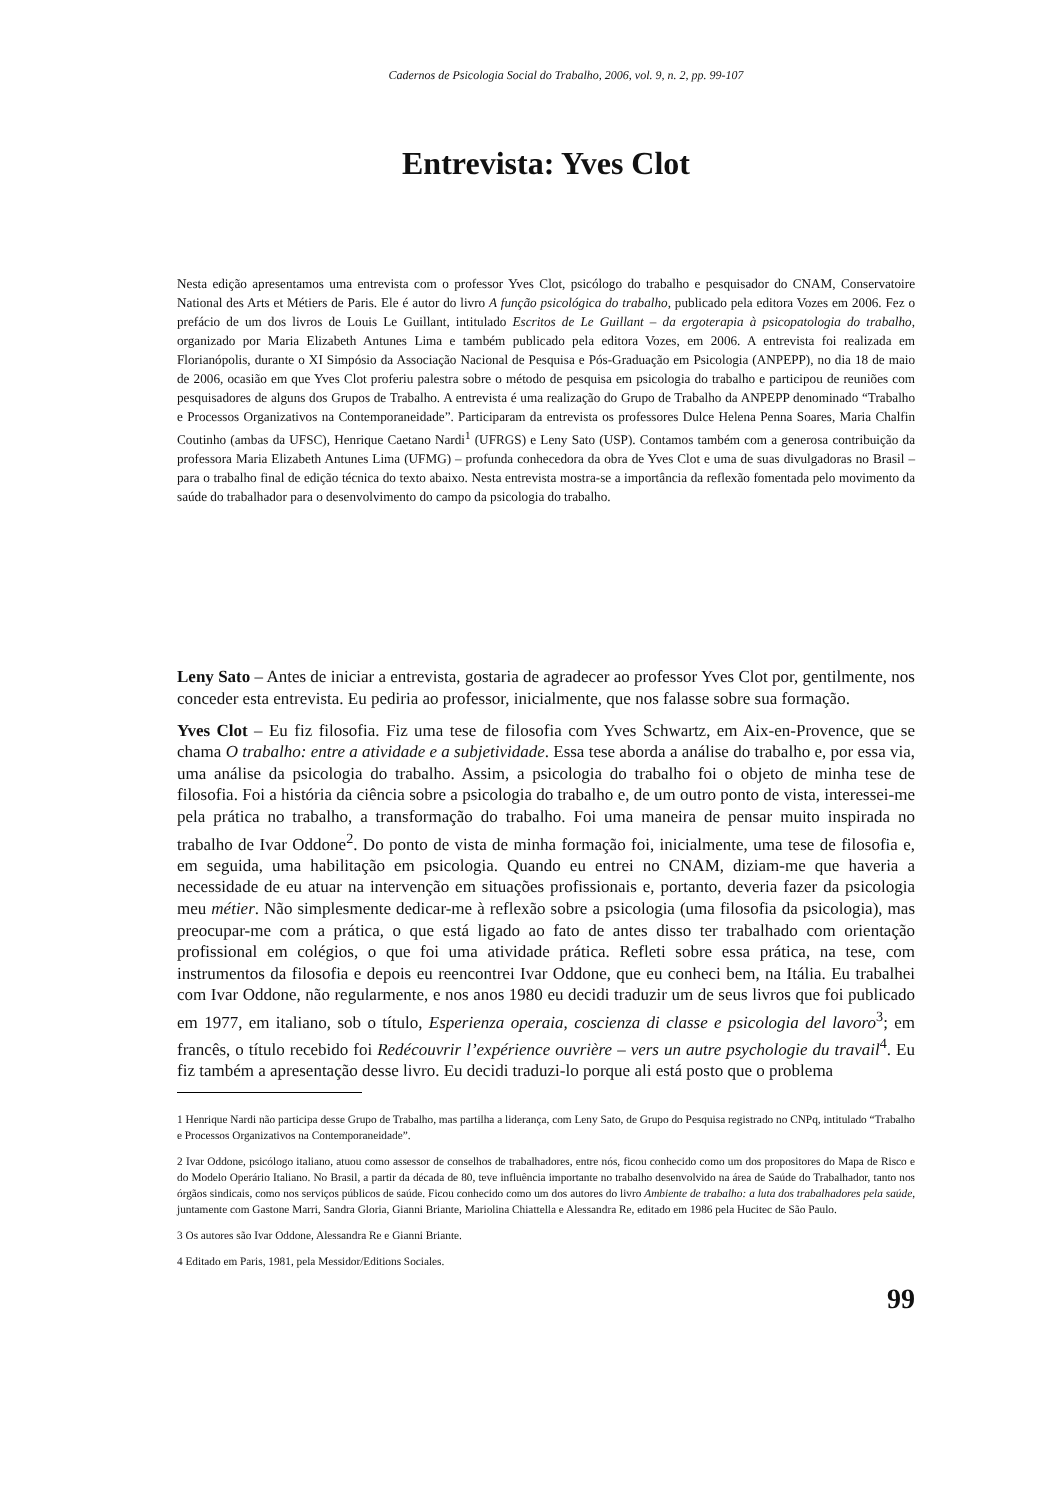Cadernos de Psicologia Social do Trabalho, 2006, vol. 9, n. 2, pp. 99-107
Entrevista: Yves Clot
Nesta edição apresentamos uma entrevista com o professor Yves Clot, psicólogo do trabalho e pesquisador do CNAM, Conservatoire National des Arts et Métiers de Paris. Ele é autor do livro A função psicológica do trabalho, publicado pela editora Vozes em 2006. Fez o prefácio de um dos livros de Louis Le Guillant, intitulado Escritos de Le Guillant – da ergoterapia à psicopatologia do trabalho, organizado por Maria Elizabeth Antunes Lima e também publicado pela editora Vozes, em 2006. A entrevista foi realizada em Florianópolis, durante o XI Simpósio da Associação Nacional de Pesquisa e Pós-Graduação em Psicologia (ANPEPP), no dia 18 de maio de 2006, ocasião em que Yves Clot proferiu palestra sobre o método de pesquisa em psicologia do trabalho e participou de reuniões com pesquisadores de alguns dos Grupos de Trabalho. A entrevista é uma realização do Grupo de Trabalho da ANPEPP denominado “Trabalho e Processos Organizativos na Contemporaneidade”. Participaram da entrevista os professores Dulce Helena Penna Soares, Maria Chalfin Coutinho (ambas da UFSC), Henrique Caetano Nardi<sup>1</sup> (UFRGS) e Leny Sato (USP). Contamos também com a generosa contribuição da professora Maria Elizabeth Antunes Lima (UFMG) – profunda conhecedora da obra de Yves Clot e uma de suas divulgadoras no Brasil – para o trabalho final de edição técnica do texto abaixo. Nesta entrevista mostra-se a importância da reflexão fomentada pelo movimento da saúde do trabalhador para o desenvolvimento do campo da psicologia do trabalho.
Leny Sato – Antes de iniciar a entrevista, gostaria de agradecer ao professor Yves Clot por, gentilmente, nos conceder esta entrevista. Eu pediria ao professor, inicialmente, que nos falasse sobre sua formação.
Yves Clot – Eu fiz filosofia. Fiz uma tese de filosofia com Yves Schwartz, em Aix-en-Provence, que se chama O trabalho: entre a atividade e a subjetividade. Essa tese aborda a análise do trabalho e, por essa via, uma análise da psicologia do trabalho. Assim, a psicologia do trabalho foi o objeto de minha tese de filosofia. Foi a história da ciência sobre a psicologia do trabalho e, de um outro ponto de vista, interessei-me pela prática no trabalho, a transformação do trabalho. Foi uma maneira de pensar muito inspirada no trabalho de Ivar Oddone<sup>2</sup>. Do ponto de vista de minha formação foi, inicialmente, uma tese de filosofia e, em seguida, uma habilitação em psicologia. Quando eu entrei no CNAM, diziam-me que haveria a necessidade de eu atuar na intervenção em situações profissionais e, portanto, deveria fazer da psicologia meu métier. Não simplesmente dedicar-me à reflexão sobre a psicologia (uma filosofia da psicologia), mas preocupar-me com a prática, o que está ligado ao fato de antes disso ter trabalhado com orientação profissional em colégios, o que foi uma atividade prática. Refleti sobre essa prática, na tese, com instrumentos da filosofia e depois eu reencontrei Ivar Oddone, que eu conheci bem, na Itália. Eu trabalhei com Ivar Oddone, não regularmente, e nos anos 1980 eu decidi traduzir um de seus livros que foi publicado em 1977, em italiano, sob o título, Esperienza operaia, coscienza di classe e psicologia del lavoro<sup>3</sup>; em francês, o título recebido foi Redécouvrir l’expérience ouvrière – vers un autre psychologie du travail<sup>4</sup>. Eu fiz também a apresentação desse livro. Eu decidi traduzi-lo porque ali está posto que o problema
1 Henrique Nardi não participa desse Grupo de Trabalho, mas partilha a liderança, com Leny Sato, de Grupo do Pesquisa registrado no CNPq, intitulado “Trabalho e Processos Organizativos na Contemporaneidade”.
2 Ivar Oddone, psicólogo italiano, atuou como assessor de conselhos de trabalhadores, entre nós, ficou conhecido como um dos propositores do Mapa de Risco e do Modelo Operário Italiano. No Brasil, a partir da década de 80, teve influência importante no trabalho desenvolvido na área de Saúde do Trabalhador, tanto nos órgãos sindicais, como nos serviços públicos de saúde. Ficou conhecido como um dos autores do livro Ambiente de trabalho: a luta dos trabalhadores pela saúde, juntamente com Gastone Marri, Sandra Gloria, Gianni Briante, Mariolina Chiattella e Alessandra Re, editado em 1986 pela Hucitec de São Paulo.
3 Os autores são Ivar Oddone, Alessandra Re e Gianni Briante.
4 Editado em Paris, 1981, pela Messidor/Editions Sociales.
99